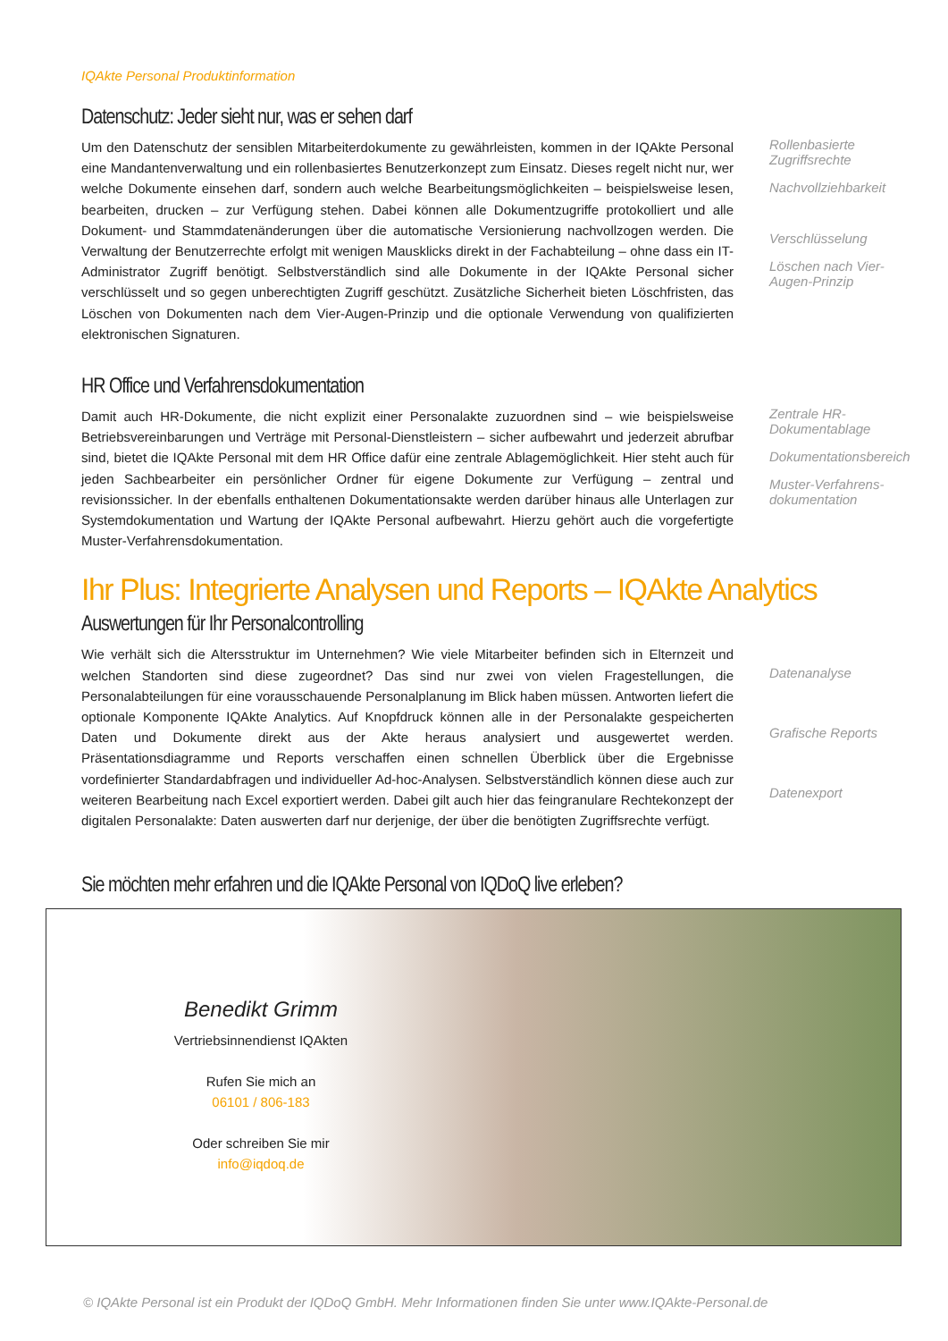IQAkte Personal Produktinformation
Datenschutz: Jeder sieht nur, was er sehen darf
Um den Datenschutz der sensiblen Mitarbeiterdokumente zu gewährleisten, kommen in der IQAkte Personal eine Mandantenverwaltung und ein rollenbasiertes Benutzerkonzept zum Einsatz. Dieses regelt nicht nur, wer welche Dokumente einsehen darf, sondern auch welche Bearbeitungsmöglichkeiten – beispielsweise lesen, bearbeiten, drucken – zur Verfügung stehen. Dabei können alle Dokumentzugriffe protokolliert und alle Dokument- und Stammdatenänderungen über die automatische Versionierung nachvollzogen werden. Die Verwaltung der Benutzerrechte erfolgt mit wenigen Mausklicks direkt in der Fachabteilung – ohne dass ein IT-Administrator Zugriff benötigt. Selbstverständlich sind alle Dokumente in der IQAkte Personal sicher verschlüsselt und so gegen unberechtigten Zugriff geschützt. Zusätzliche Sicherheit bieten Löschfristen, das Löschen von Dokumenten nach dem Vier-Augen-Prinzip und die optionale Verwendung von qualifizierten elektronischen Signaturen.
Rollenbasierte Zugriffsrechte
Nachvollziehbarkeit
Verschlüsselung
Löschen nach Vier-Augen-Prinzip
HR Office und Verfahrensdokumentation
Damit auch HR-Dokumente, die nicht explizit einer Personalakte zuzuordnen sind – wie beispielsweise Betriebsvereinbarungen und Verträge mit Personal-Dienstleistern – sicher aufbewahrt und jederzeit abrufbar sind, bietet die IQAkte Personal mit dem HR Office dafür eine zentrale Ablagemöglichkeit. Hier steht auch für jeden Sachbearbeiter ein persönlicher Ordner für eigene Dokumente zur Verfügung – zentral und revisionssicher. In der ebenfalls enthaltenen Dokumentationsakte werden darüber hinaus alle Unterlagen zur Systemdokumentation und Wartung der IQAkte Personal aufbewahrt. Hierzu gehört auch die vorgefertigte Muster-Verfahrensdokumentation.
Zentrale HR-Dokumentablage
Dokumentationsbereich
Muster-Verfahrens-dokumentation
Ihr Plus: Integrierte Analysen und Reports – IQAkte Analytics
Auswertungen für Ihr Personalcontrolling
Wie verhält sich die Altersstruktur im Unternehmen? Wie viele Mitarbeiter befinden sich in Elternzeit und welchen Standorten sind diese zugeordnet? Das sind nur zwei von vielen Fragestellungen, die Personalabteilungen für eine vorausschauende Personalplanung im Blick haben müssen. Antworten liefert die optionale Komponente IQAkte Analytics. Auf Knopfdruck können alle in der Personalakte gespeicherten Daten und Dokumente direkt aus der Akte heraus analysiert und ausgewertet werden. Präsentationsdiagramme und Reports verschaffen einen schnellen Überblick über die Ergebnisse vordefinierter Standardabfragen und individueller Ad-hoc-Analysen. Selbstverständlich können diese auch zur weiteren Bearbeitung nach Excel exportiert werden. Dabei gilt auch hier das feingranulare Rechtekonzept der digitalen Personalakte: Daten auswerten darf nur derjenige, der über die benötigten Zugriffsrechte verfügt.
Datenanalyse
Grafische Reports
Datenexport
Sie möchten mehr erfahren und die IQAkte Personal von IQDoQ live erleben?
Benedikt Grimm
Vertriebsinnendienst IQAkten
Rufen Sie mich an
06101 / 806-183
Oder schreiben Sie mir
info@iqdoq.de
© IQAkte Personal ist ein Produkt der IQDoQ GmbH. Mehr Informationen finden Sie unter www.IQAkte-Personal.de